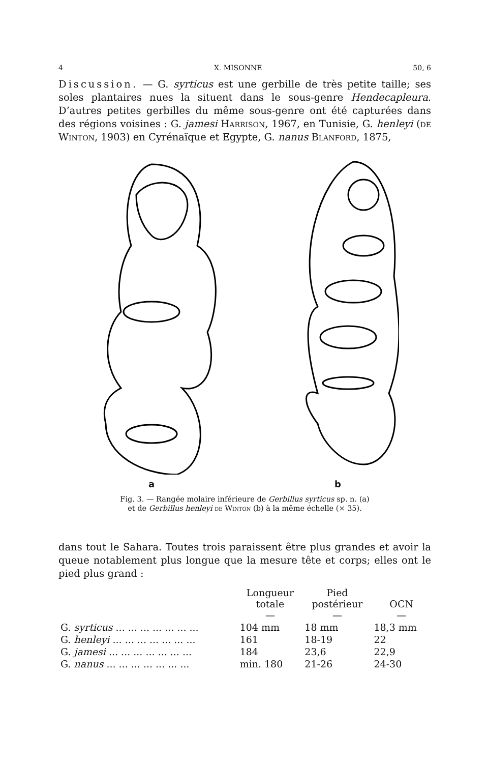4 X. MISONNE 50, 6
Discussion. — G. syrticus est une gerbille de très petite taille; ses soles plantaires nues la situent dans le sous-genre Hendecapleura. D’autres petites gerbilles du même sous-genre ont été capturées dans des régions voisines : G. jamesi Harrison, 1967, en Tunisie, G. henleyi (de Winton, 1903) en Cyrénaïque et Egypte, G. nanus Blanford, 1875,
a b
Fig. 3. — Rangée molaire inférieure de Gerbillus syrticus sp. n. (a)
et de Gerbillus henleyi de Winton (b) à la même échelle (× 35).
dans tout le Sahara. Toutes trois paraissent être plus grandes et avoir la queue notablement plus longue que la mesure tête et corps; elles ont le pied plus grand :
| | Longueur totale — | Pied postérieur — | OCN — |
| --- | --- | --- | --- |
| G. syrticus ... ... ... ... ... ... ... | 104 mm | 18 mm | 18,3 mm |
| G. henleyi ... ... ... ... ... ... ... | 161 | 18-19 | 22 |
| G. jamesi ... ... ... ... ... ... ... | 184 | 23,6 | 22,9 |
| G. nanus ... ... ... ... ... ... ... | min. 180 | 21-26 | 24-30 |